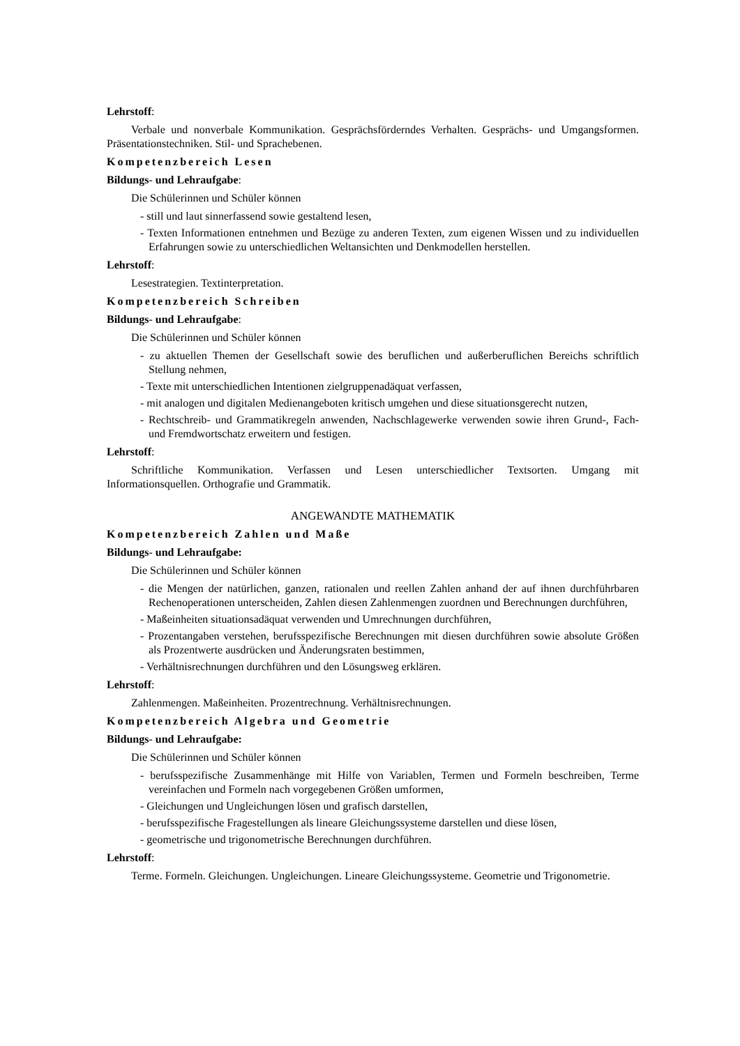Lehrstoff:
Verbale und nonverbale Kommunikation. Gesprächsförderndes Verhalten. Gesprächs- und Umgangsformen. Präsentationstechniken. Stil- und Sprachebenen.
Kompetenzbereich Lesen
Bildungs- und Lehraufgabe:
Die Schülerinnen und Schüler können
- still und laut sinnerfassend sowie gestaltend lesen,
- Texten Informationen entnehmen und Bezüge zu anderen Texten, zum eigenen Wissen und zu individuellen Erfahrungen sowie zu unterschiedlichen Weltansichten und Denkmodellen herstellen.
Lehrstoff:
Lesestrategien. Textinterpretation.
Kompetenzbereich Schreiben
Bildungs- und Lehraufgabe:
Die Schülerinnen und Schüler können
- zu aktuellen Themen der Gesellschaft sowie des beruflichen und außerberuflichen Bereichs schriftlich Stellung nehmen,
- Texte mit unterschiedlichen Intentionen zielgruppenadäquat verfassen,
- mit analogen und digitalen Medienangeboten kritisch umgehen und diese situationsgerecht nutzen,
- Rechtschreib- und Grammatikregeln anwenden, Nachschlagewerke verwenden sowie ihren Grund-, Fach- und Fremdwortschatz erweitern und festigen.
Lehrstoff:
Schriftliche Kommunikation. Verfassen und Lesen unterschiedlicher Textsorten. Umgang mit Informationsquellen. Orthografie und Grammatik.
ANGEWANDTE MATHEMATIK
Kompetenzbereich Zahlen und Maße
Bildungs- und Lehraufgabe:
Die Schülerinnen und Schüler können
- die Mengen der natürlichen, ganzen, rationalen und reellen Zahlen anhand der auf ihnen durchführbaren Rechenoperationen unterscheiden, Zahlen diesen Zahlenmengen zuordnen und Berechnungen durchführen,
- Maßeinheiten situationsadäquat verwenden und Umrechnungen durchführen,
- Prozentangaben verstehen, berufsspezifische Berechnungen mit diesen durchführen sowie absolute Größen als Prozentwerte ausdrücken und Änderungsraten bestimmen,
- Verhältnisrechnungen durchführen und den Lösungsweg erklären.
Lehrstoff:
Zahlenmengen. Maßeinheiten. Prozentrechnung. Verhältnisrechnungen.
Kompetenzbereich Algebra und Geometrie
Bildungs- und Lehraufgabe:
Die Schülerinnen und Schüler können
- berufsspezifische Zusammenhänge mit Hilfe von Variablen, Termen und Formeln beschreiben, Terme vereinfachen und Formeln nach vorgegebenen Größen umformen,
- Gleichungen und Ungleichungen lösen und grafisch darstellen,
- berufsspezifische Fragestellungen als lineare Gleichungssysteme darstellen und diese lösen,
- geometrische und trigonometrische Berechnungen durchführen.
Lehrstoff:
Terme. Formeln. Gleichungen. Ungleichungen. Lineare Gleichungssysteme. Geometrie und Trigonometrie.